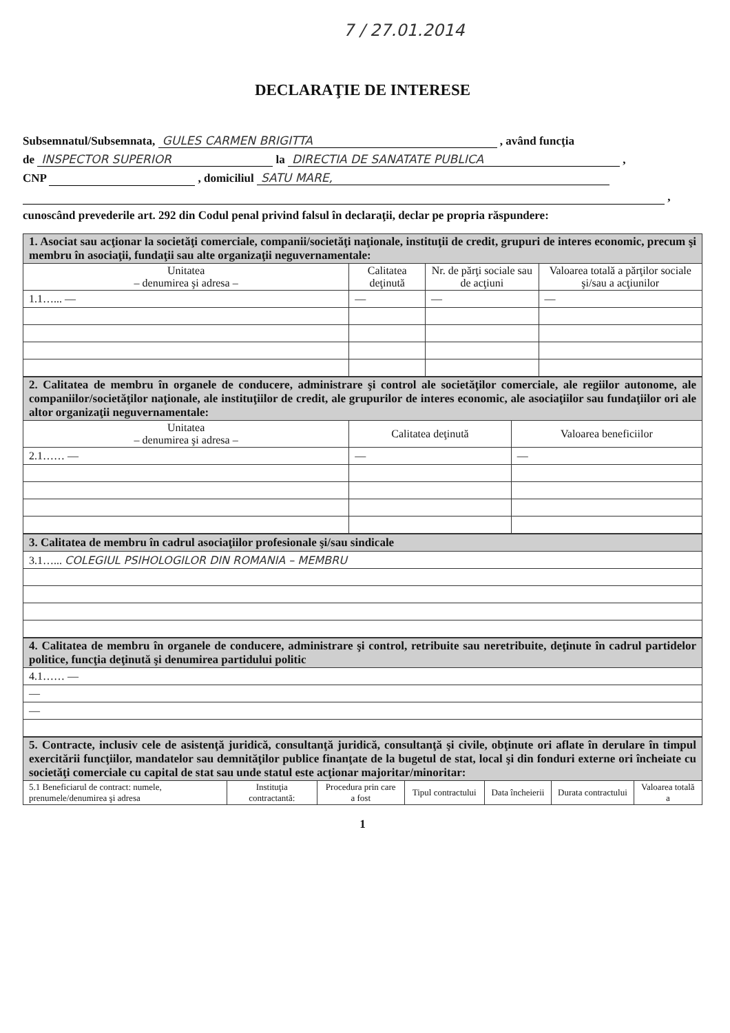7 / 27.01.2014
DECLARAŢIE DE INTERESE
Subsemnatul/Subsemnata, GULES CARMEN BRIGITTA , având funcţia
de INSPECTOR SUPERIOR la DIRECTIA DE SANATATE PUBLICA ,
CNP , domiciliul SATU MARE,
,
cunoscând prevederile art. 292 din Codul penal privind falsul în declaraţii, declar pe propria răspundere:
| 1. Asociat sau acţionar la societăţi comerciale, companii/societăţi naţionale, instituţii de credit, grupuri de interes economic, precum şi membru în asociaţii, fundaţii sau alte organizaţii neguvernamentale: | | | |
| Unitatea – denumirea şi adresa – | Calitatea deţinută | Nr. de părţi sociale sau de acţiuni | Valoarea totală a părţilor sociale şi/sau a acţiunilor |
| 1.1…... — | — | — | — |
| 2. Calitatea de membru în organele de conducere, administrare şi control ale societăţilor comerciale, ale regiilor autonome, ale companiilor/societăţilor naţionale, ale instituţiilor de credit, ale grupurilor de interes economic, ale asociaţiilor sau fundaţiilor ori ale altor organizaţii neguvernamentale: | | |
| Unitatea – denumirea şi adresa – | Calitatea deţinută | Valoarea beneficiilor |
| 2.1…… — | — | — |
| 3. Calitatea de membru în cadrul asociaţiilor profesionale şi/sau sindicale |
| 3.1…... COLEGIUL PSIHOLOGILOR DIN ROMANIA – MEMBRU |
| 4. Calitatea de membru în organele de conducere, administrare şi control, retribuite sau neretribuite, deţinute în cadrul partidelor politice, funcţia deţinută şi denumirea partidului politic |
| 4.1…… — |
| — |
| — |
| 5. Contracte, inclusiv cele de asistenţă juridică, consultanţă juridică, consultanţă şi civile, obţinute ori aflate în derulare în timpul exercitării funcţiilor, mandatelor sau demnităţilor publice finanţate de la bugetul de stat, local şi din fonduri externe ori încheiate cu societăţi comerciale cu capital de stat sau unde statul este acţionar majoritar/minoritar: | | | | | | |
| 5.1 Beneficiarul de contract: numele, prenumele/denumirea şi adresa | Instituţia contractantă: | Procedura prin care a fost | Tipul contractului | Data încheierii | Durata contractului | Valoarea totală a |
1